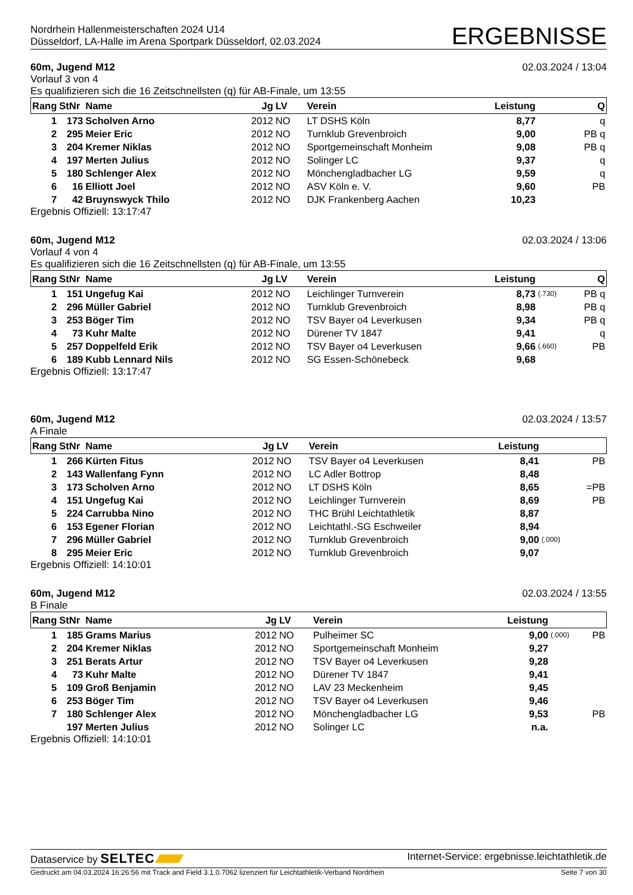Nordrhein Hallenmeisterschaften 2024 U14
Düsseldorf, LA-Halle im Arena Sportpark Düsseldorf, 02.03.2024
ERGEBNISSE
60m, Jugend M12 02.03.2024 / 13:04
Vorlauf 3 von 4
Es qualifizieren sich die 16 Zeitschnellsten (q) für AB-Finale, um 13:55
| Rang | StNr | Name | Jg | LV | Verein | Leistung | | Q |
| --- | --- | --- | --- | --- | --- | --- | --- | --- |
| 1 | 173 | Scholven Arno | 2012 | NO | LT DSHS Köln | 8,77 | | q |
| 2 | 295 | Meier Eric | 2012 | NO | Turnklub Grevenbroich | 9,00 | | PB q |
| 3 | 204 | Kremer Niklas | 2012 | NO | Sportgemeinschaft Monheim | 9,08 | | PB q |
| 4 | 197 | Merten Julius | 2012 | NO | Solinger LC | 9,37 | | q |
| 5 | 180 | Schlenger Alex | 2012 | NO | Mönchengladbacher LG | 9,59 | | q |
| 6 | 16 | Elliott Joel | 2012 | NO | ASV Köln e. V. | 9,60 | | PB |
| 7 | 42 | Bruynswyck Thilo | 2012 | NO | DJK Frankenberg Aachen | 10,23 | | |
Ergebnis Offiziell: 13:17:47
60m, Jugend M12 02.03.2024 / 13:06
Vorlauf 4 von 4
Es qualifizieren sich die 16 Zeitschnellsten (q) für AB-Finale, um 13:55
| Rang | StNr | Name | Jg | LV | Verein | Leistung | | Q |
| --- | --- | --- | --- | --- | --- | --- | --- | --- |
| 1 | 151 | Ungefug Kai | 2012 | NO | Leichlinger Turnverein | 8,73 | (.730) | PB q |
| 2 | 296 | Müller Gabriel | 2012 | NO | Turnklub Grevenbroich | 8,98 | | PB q |
| 3 | 253 | Böger Tim | 2012 | NO | TSV Bayer o4 Leverkusen | 9,34 | | PB q |
| 4 | 73 | Kuhr Malte | 2012 | NO | Dürener TV 1847 | 9,41 | | q |
| 5 | 257 | Doppelfeld Erik | 2012 | NO | TSV Bayer o4 Leverkusen | 9,66 | (.660) | PB |
| 6 | 189 | Kubb Lennard Nils | 2012 | NO | SG Essen-Schönebeck | 9,68 | | |
Ergebnis Offiziell: 13:17:47
60m, Jugend M12 02.03.2024 / 13:57
A Finale
| Rang | StNr | Name | Jg | LV | Verein | Leistung | | |
| --- | --- | --- | --- | --- | --- | --- | --- | --- |
| 1 | 266 | Kürten Fitus | 2012 | NO | TSV Bayer o4 Leverkusen | 8,41 | | PB |
| 2 | 143 | Wallenfang Fynn | 2012 | NO | LC Adler Bottrop | 8,48 | | |
| 3 | 173 | Scholven Arno | 2012 | NO | LT DSHS Köln | 8,65 | | =PB |
| 4 | 151 | Ungefug Kai | 2012 | NO | Leichlinger Turnverein | 8,69 | | PB |
| 5 | 224 | Carrubba Nino | 2012 | NO | THC Brühl Leichtathletik | 8,87 | | |
| 6 | 153 | Egener Florian | 2012 | NO | Leichtathl.-SG Eschweiler | 8,94 | | |
| 7 | 296 | Müller Gabriel | 2012 | NO | Turnklub Grevenbroich | 9,00 | (.000) | |
| 8 | 295 | Meier Eric | 2012 | NO | Turnklub Grevenbroich | 9,07 | | |
Ergebnis Offiziell: 14:10:01
60m, Jugend M12 02.03.2024 / 13:55
B Finale
| Rang | StNr | Name | Jg | LV | Verein | Leistung | | |
| --- | --- | --- | --- | --- | --- | --- | --- | --- |
| 1 | 185 | Grams Marius | 2012 | NO | Pulheimer SC | 9,00 | (.000) | PB |
| 2 | 204 | Kremer Niklas | 2012 | NO | Sportgemeinschaft Monheim | 9,27 | | |
| 3 | 251 | Berats Artur | 2012 | NO | TSV Bayer o4 Leverkusen | 9,28 | | |
| 4 | 73 | Kuhr Malte | 2012 | NO | Dürener TV 1847 | 9,41 | | |
| 5 | 109 | Groß Benjamin | 2012 | NO | LAV 23 Meckenheim | 9,45 | | |
| 6 | 253 | Böger Tim | 2012 | NO | TSV Bayer o4 Leverkusen | 9,46 | | |
| 7 | 180 | Schlenger Alex | 2012 | NO | Mönchengladbacher LG | 9,53 | | PB |
| | 197 | Merten Julius | 2012 | NO | Solinger LC | n.a. | | |
Ergebnis Offiziell: 14:10:01
Dataservice by SELTEC Internet-Service: ergebnisse.leichtathletik.de
Gedruckt am 04.03.2024 16:26:56 mit Track and Field 3.1.0.7062 lizenziert für Leichtathletik-Verband Nordrhein Seite 7 von 30